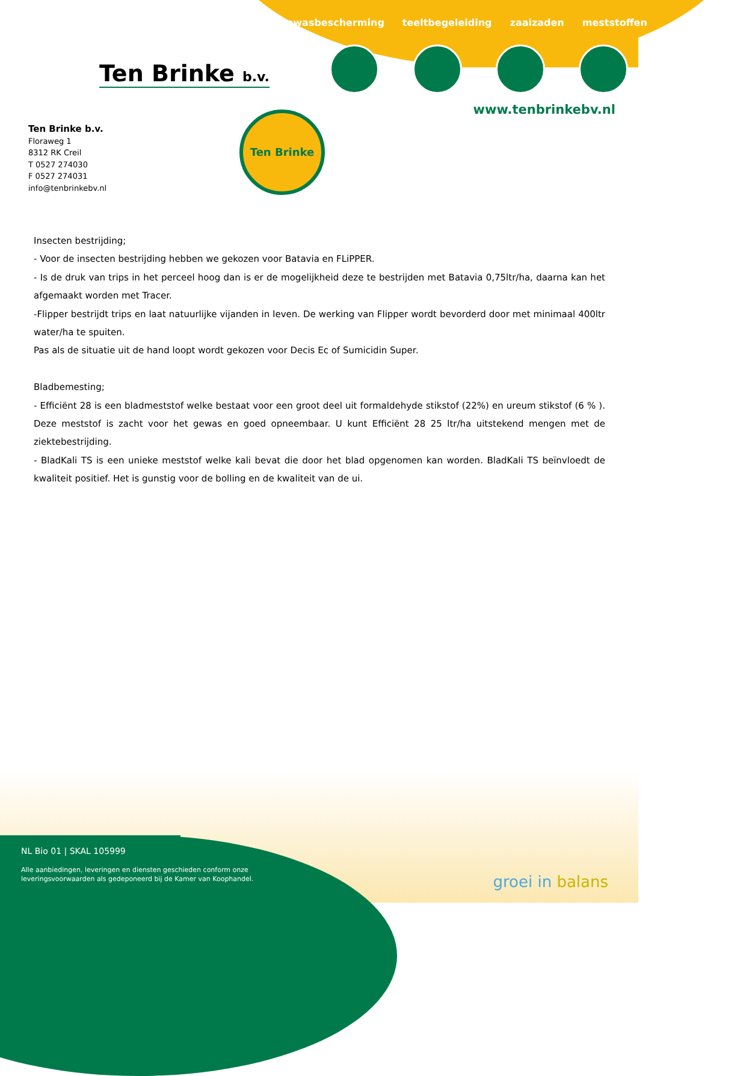gewasbescherming teeltbegeleiding zaaizaden meststoffen
Ten Brinke b.v.
www.tenbrinkebv.nl
Ten Brinke b.v.
Floraweg 1
8312 RK Creil
T 0527 274030
F 0527 274031
info@tenbrinkebv.nl
Ten Brinke
Insecten bestrijding;
- Voor de insecten bestrijding hebben we gekozen voor Batavia en FLiPPER.
- Is de druk van trips in het perceel hoog dan is er de mogelijkheid deze te bestrijden met Batavia 0,75ltr/ha, daarna kan het afgemaakt worden met Tracer.
-Flipper bestrijdt trips en laat natuurlijke vijanden in leven. De werking van Flipper wordt bevorderd door met minimaal 400ltr water/ha te spuiten.
Pas als de situatie uit de hand loopt wordt gekozen voor Decis Ec of Sumicidin Super.
Bladbemesting;
- Efficiënt 28 is een bladmeststof welke bestaat voor een groot deel uit formaldehyde stikstof (22%) en ureum stikstof (6 % ). Deze meststof is zacht voor het gewas en goed opneembaar. U kunt Efficiënt 28 25 ltr/ha uitstekend mengen met de ziektebestrijding.
- BladKali TS is een unieke meststof welke kali bevat die door het blad opgenomen kan worden. BladKali TS beïnvloedt de kwaliteit positief. Het is gunstig voor de bolling en de kwaliteit van de ui.
NL Bio 01 | SKAL 105999
Alle aanbiedingen, leveringen en diensten geschieden conform onze
leveringsvoorwaarden als gedeponeerd bij de Kamer van Koophandel.
groei in balans